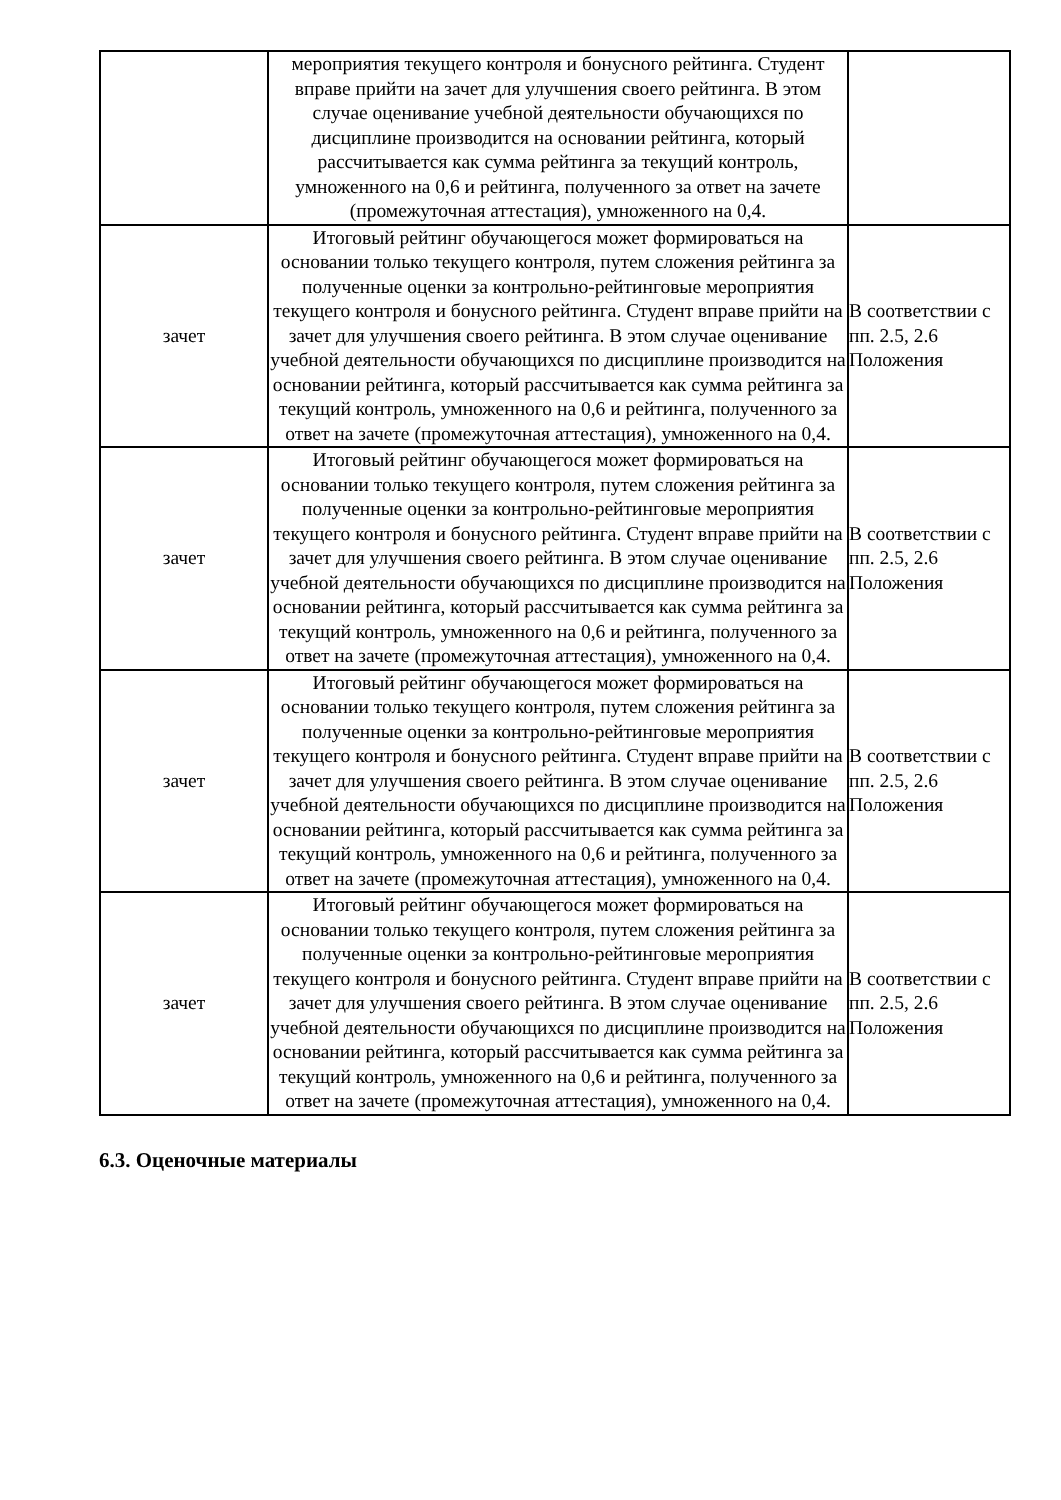| | мероприятия текущего контроля и бонусного рейтинга. Студент вправе прийти на зачет для улучшения своего рейтинга. В этом случае оценивание учебной деятельности обучающихся по дисциплине производится на основании рейтинга, который рассчитывается как сумма рейтинга за текущий контроль, умноженного на 0,6 и рейтинга, полученного за ответ на зачете (промежуточная аттестация), умноженного на 0,4. | |
| зачет | Итоговый рейтинг обучающегося может формироваться на основании только текущего контроля, путем сложения рейтинга за полученные оценки за контрольно-рейтинговые мероприятия текущего контроля и бонусного рейтинга. Студент вправе прийти на зачет для улучшения своего рейтинга. В этом случае оценивание учебной деятельности обучающихся по дисциплине производится на основании рейтинга, который рассчитывается как сумма рейтинга за текущий контроль, умноженного на 0,6 и рейтинга, полученного за ответ на зачете (промежуточная аттестация), умноженного на 0,4. | В соответствии с пп. 2.5, 2.6 Положения |
| зачет | Итоговый рейтинг обучающегося может формироваться на основании только текущего контроля, путем сложения рейтинга за полученные оценки за контрольно-рейтинговые мероприятия текущего контроля и бонусного рейтинга. Студент вправе прийти на зачет для улучшения своего рейтинга. В этом случае оценивание учебной деятельности обучающихся по дисциплине производится на основании рейтинга, который рассчитывается как сумма рейтинга за текущий контроль, умноженного на 0,6 и рейтинга, полученного за ответ на зачете (промежуточная аттестация), умноженного на 0,4. | В соответствии с пп. 2.5, 2.6 Положения |
| зачет | Итоговый рейтинг обучающегося может формироваться на основании только текущего контроля, путем сложения рейтинга за полученные оценки за контрольно-рейтинговые мероприятия текущего контроля и бонусного рейтинга. Студент вправе прийти на зачет для улучшения своего рейтинга. В этом случае оценивание учебной деятельности обучающихся по дисциплине производится на основании рейтинга, который рассчитывается как сумма рейтинга за текущий контроль, умноженного на 0,6 и рейтинга, полученного за ответ на зачете (промежуточная аттестация), умноженного на 0,4. | В соответствии с пп. 2.5, 2.6 Положения |
| зачет | Итоговый рейтинг обучающегося может формироваться на основании только текущего контроля, путем сложения рейтинга за полученные оценки за контрольно-рейтинговые мероприятия текущего контроля и бонусного рейтинга. Студент вправе прийти на зачет для улучшения своего рейтинга. В этом случае оценивание учебной деятельности обучающихся по дисциплине производится на основании рейтинга, который рассчитывается как сумма рейтинга за текущий контроль, умноженного на 0,6 и рейтинга, полученного за ответ на зачете (промежуточная аттестация), умноженного на 0,4. | В соответствии с пп. 2.5, 2.6 Положения |
6.3. Оценочные материалы